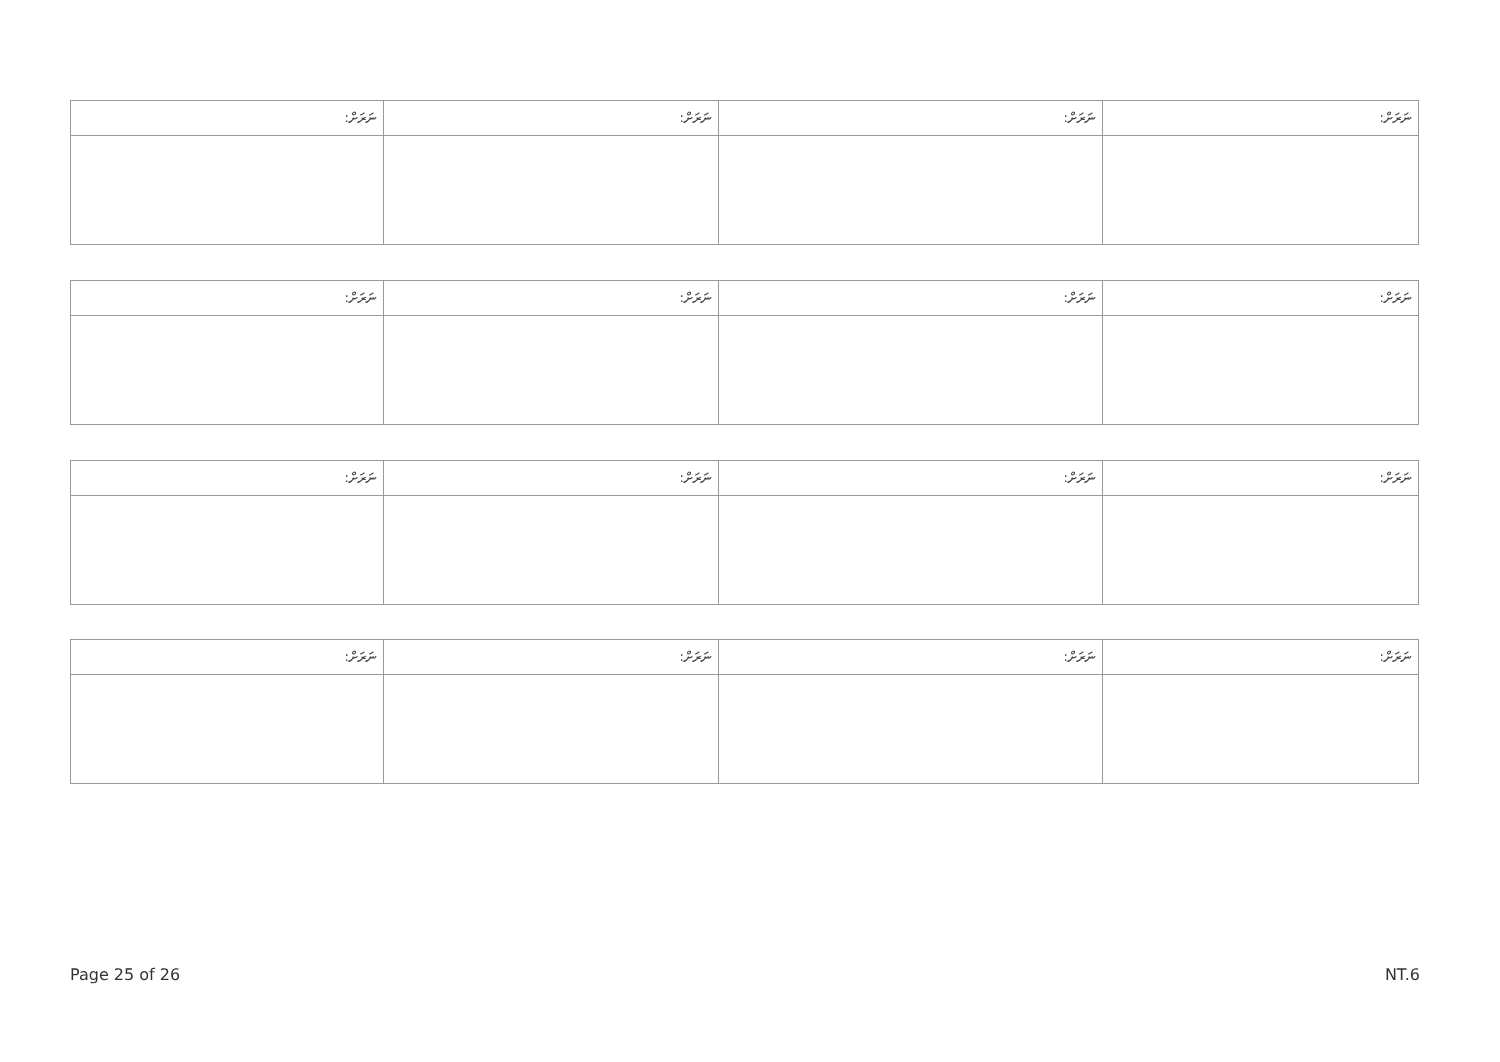| ނަރަށް: | ނަރަށް: | ނަރަށް: | ނަރަށް: |
| --- | --- | --- | --- |
| ނަރަށް: | ނަރަށް: | ނަރަށް: | ނަރަށް: |
| --- | --- | --- | --- |
| ނަރަށް: | ނަރަށް: | ނަރަށް: | ނަރަށް: |
| --- | --- | --- | --- |
| ނަރަށް: | ނަރަށް: | ނަރަށް: | ނަރަށް: |
| --- | --- | --- | --- |
Page 25 of 26 NT.6